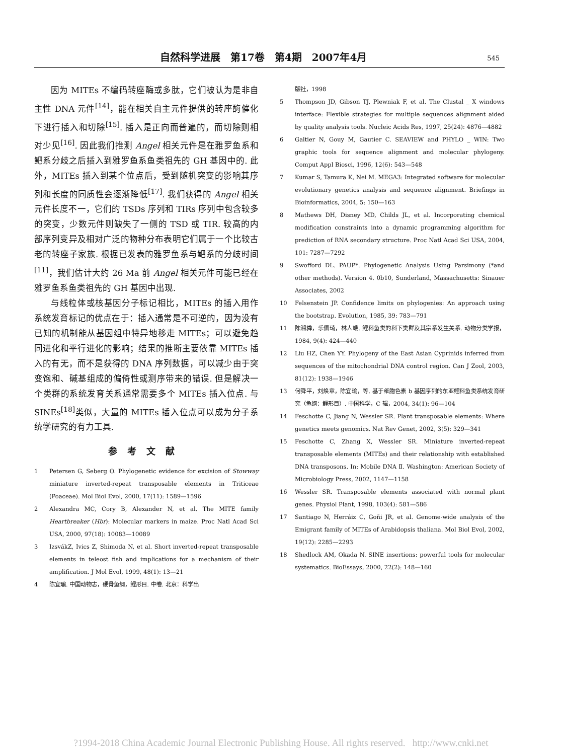自然科学进展　第17卷　第4期　2007年4月 545
因为 MITEs 不编码转座酶或多肽，它们被认为是非自主性 DNA 元件<sup>[14]</sup>，能在相关自主元件提供的转座酶催化下进行插入和切除<sup>[15]</sup>. 插入是正向而普遍的，而切除则相对少见<sup>[16]</sup>. 因此我们推测 Angel 相关元件是在雅罗鱼系和鲃系分歧之后插入到雅罗鱼系鱼类祖先的 GH 基因中的. 此外，MITEs 插入到某个位点后，受到随机突变的影响其序列和长度的同质性会逐渐降低<sup>[17]</sup>. 我们获得的 Angel 相关元件长度不一，它们的 TSDs 序列和 TIRs 序列中包含较多的突变，少数元件则缺失了一侧的 TSD 或 TIR. 较高的内部序列变异及相对广泛的物种分布表明它们属于一个比较古老的转座子家族. 根据已发表的雅罗鱼系与鲃系的分歧时间<sup>[11]</sup>，我们估计大约 26 Ma 前 Angel 相关元件可能已经在雅罗鱼系鱼类祖先的 GH 基因中出现.
与线粒体或核基因分子标记相比，MITEs 的插入用作系统发育标记的优点在于：插入通常是不可逆的，因为没有已知的机制能从基因组中特异地移走 MITEs；可以避免趋同进化和平行进化的影响；结果的推断主要依靠 MITEs 插入的有无，而不是获得的 DNA 序列数据，可以减少由于突变饱和、碱基组成的偏倚性或测序带来的错误. 但是解决一个类群的系统发育关系通常需要多个 MITEs 插入位点. 与 SINEs<sup>[18]</sup>类似，大量的 MITEs 插入位点可以成为分子系统学研究的有力工具.
参考文献
1 Petersen G, Seberg O. Phylogenetic evidence for excision of Stowway miniature inverted-repeat transposable elements in Triticeae (Poaceae). Mol Biol Evol, 2000, 17(11): 1589—1596
2 Alexandra MC, Cory B, Alexander N, et al. The MITE family Heartbreaker (Hbr): Molecular markers in maize. Proc Natl Acad Sci USA, 2000, 97(18): 10083—10089
3 IzsvákZ, Ivics Z, Shimoda N, et al. Short inverted-repeat transposable elements in teleost fish and implications for a mechanism of their amplification. J Mol Evol, 1999, 48(1): 13—21
4 陈宜瑜. 中国动物志，硬骨鱼纲，鲤形目. 中卷. 北京：科学出
版社，1998
5 Thompson JD, Gibson TJ, Plewniak F, et al. The Clustal _ X windows interface: Flexible strategies for multiple sequences alignment aided by quality analysis tools. Nucleic Acids Res, 1997, 25(24): 4876—4882
6 Galtier N, Gouy M, Gautier C. SEAVIEW and PHYLO _ WIN: Two graphic tools for sequence alignment and molecular phylogeny. Comput Appl Biosci, 1996, 12(6): 543—548
7 Kumar S, Tamura K, Nei M. MEGA3: Integrated software for molecular evolutionary genetics analysis and sequence alignment. Briefings in Bioinformatics, 2004, 5: 150—163
8 Mathews DH, Disney MD, Childs JL, et al. Incorporating chemical modification constraints into a dynamic programming algorithm for prediction of RNA secondary structure. Proc Natl Acad Sci USA, 2004, 101: 7287—7292
9 Swofford DL. PAUP*. Phylogenetic Analysis Using Parsimony (*and other methods). Version 4. 0b10, Sunderland, Massachusetts: Sinauer Associates, 2002
10 Felsenstein JP. Confidence limits on phylogenies: An approach using the bootstrap. Evolution, 1985, 39: 783—791
11 陈湘粦，乐佩琦，林人端. 鲤科鱼类的科下类群及其宗系发生关系. 动物分类学报，1984, 9(4): 424—440
12 Liu HZ, Chen YY. Phylogeny of the East Asian Cyprinids inferred from sequences of the mitochondrial DNA control region. Can J Zool, 2003, 81(12): 1938—1946
13 何舜平，刘焕章，陈宜瑜，等. 基于细胞色素 b 基因序列的东亚鲤科鱼类系统发育研究（鱼纲：鲤形目）. 中国科学，C 辑，2004, 34(1): 96—104
14 Feschotte C, Jiang N, Wessler SR. Plant transposable elements: Where genetics meets genomics. Nat Rev Genet, 2002, 3(5): 329—341
15 Feschotte C, Zhang X, Wessler SR. Miniature inverted-repeat transposable elements (MITEs) and their relationship with established DNA transposons. In: Mobile DNA Ⅱ. Washington: American Society of Microbiology Press, 2002, 1147—1158
16 Wessler SR. Transposable elements associated with normal plant genes. Physiol Plant, 1998, 103(4): 581—586
17 Santiago N, Herráiz C, Goñi JR, et al. Genome-wide analysis of the Emigrant family of MITEs of Arabidopsis thaliana. Mol Biol Evol, 2002, 19(12): 2285—2293
18 Shedlock AM, Okada N. SINE insertions: powerful tools for molecular systematics. BioEssays, 2000, 22(2): 148—160
?1994-2018 China Academic Journal Electronic Publishing House. All rights reserved. http://www.cnki.net